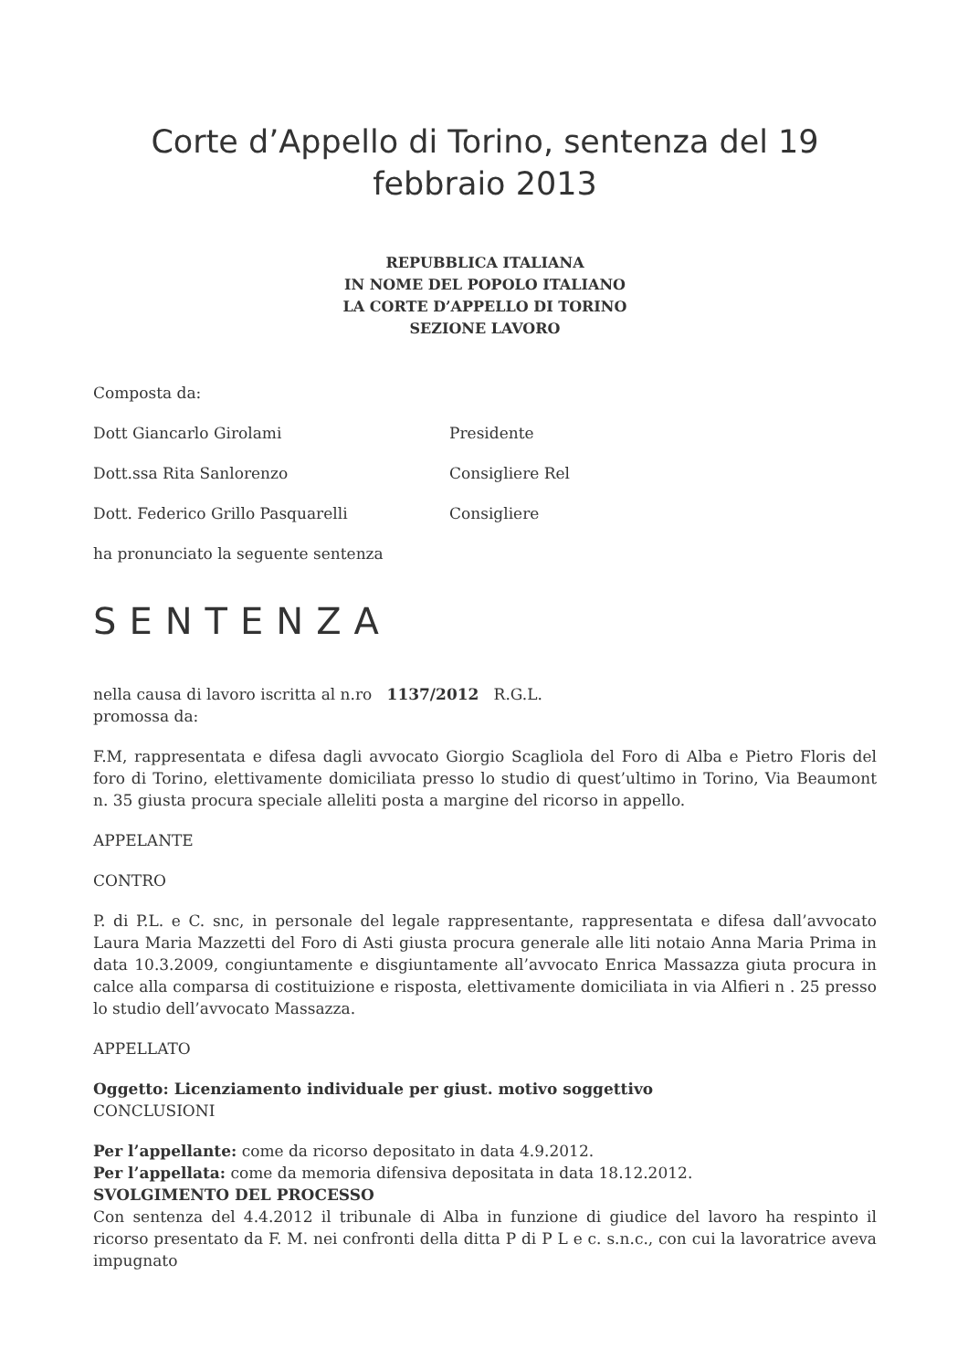Corte d’Appello di Torino, sentenza del 19
febbraio 2013
REPUBBLICA ITALIANA
IN NOME DEL POPOLO ITALIANO
LA CORTE D’APPELLO DI TORINO
SEZIONE LAVORO
Composta da:
Dott Giancarlo Girolami Presidente
Dott.ssa Rita Sanlorenzo Consigliere Rel
Dott. Federico Grillo Pasquarelli Consigliere
ha pronunciato la seguente sentenza
SENTENZA
nella causa di lavoro iscritta al n.ro 1137/2012 R.G.L.
promossa da:
F.M, rappresentata e difesa dagli avvocato Giorgio Scagliola del Foro di Alba e Pietro Floris del foro di Torino, elettivamente domiciliata presso lo studio di quest’ultimo in Torino, Via Beaumont n. 35 giusta procura speciale alleliti posta a margine del ricorso in appello.
APPELANTE
CONTRO
P. di P.L. e C. snc, in personale del legale rappresentante, rappresentata e difesa dall’avvocato Laura Maria Mazzetti del Foro di Asti giusta procura generale alle liti notaio Anna Maria Prima in data 10.3.2009, congiuntamente e disgiuntamente all’avvocato Enrica Massazza giuta procura in calce alla comparsa di costituizione e risposta, elettivamente domiciliata in via Alfieri n . 25 presso lo studio dell’avvocato Massazza.
APPELLATO
Oggetto: Licenziamento individuale per giust. motivo soggettivo
CONCLUSIONI
Per l’appellante: come da ricorso depositato in data 4.9.2012.
Per l’appellata: come da memoria difensiva depositata in data 18.12.2012.
SVOLGIMENTO DEL PROCESSO
Con sentenza del 4.4.2012 il tribunale di Alba in funzione di giudice del lavoro ha respinto il ricorso presentato da F. M. nei confronti della ditta P di P L e c. s.n.c., con cui la lavoratrice aveva impugnato